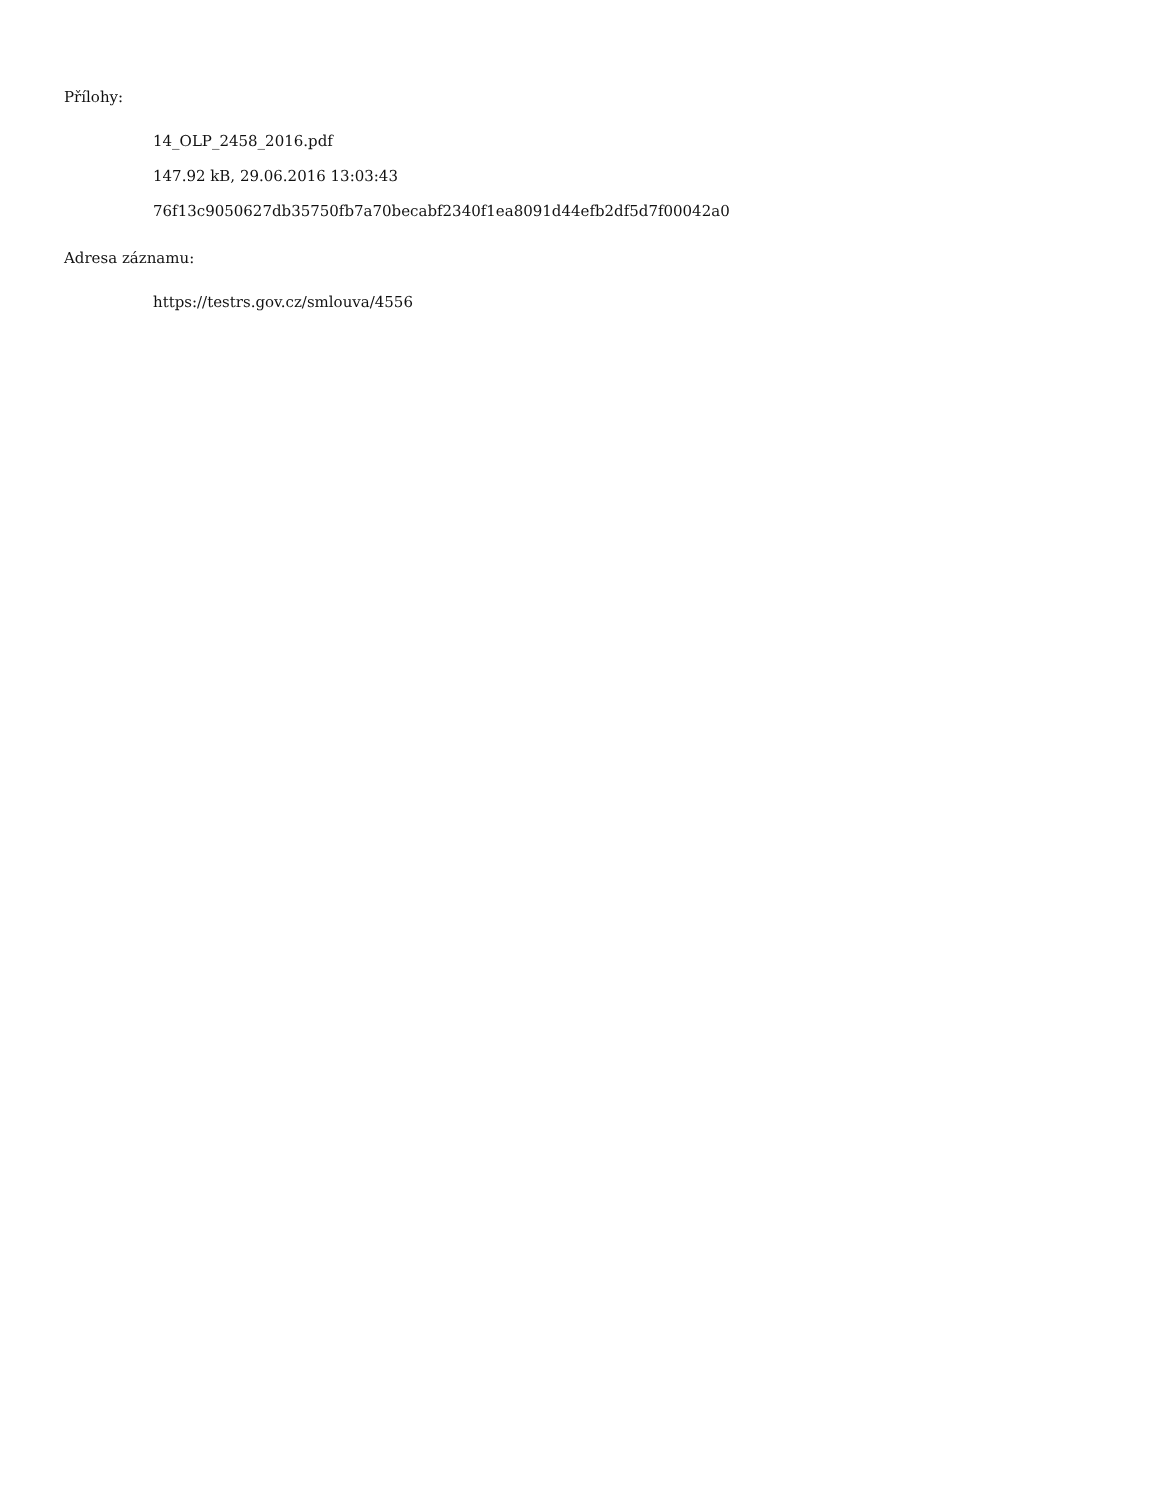Přílohy:
14_OLP_2458_2016.pdf
147.92 kB, 29.06.2016 13:03:43
76f13c9050627db35750fb7a70becabf2340f1ea8091d44efb2df5d7f00042a0
Adresa záznamu:
https://testrs.gov.cz/smlouva/4556